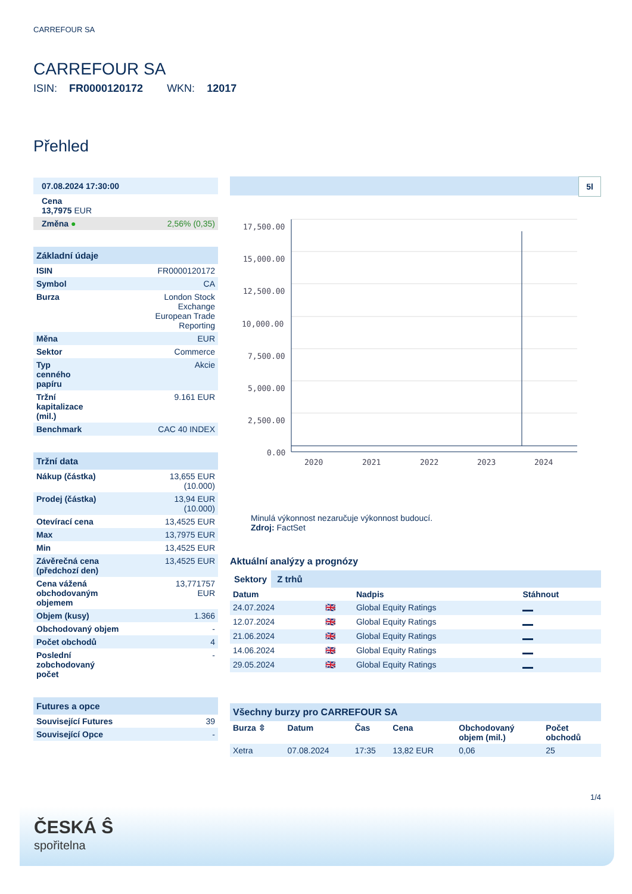CARREFOUR SA
CARREFOUR SA
ISIN: FR0000120172 WKN: 12017
Přehled
| 07.08.2024 17:30:00 | |
| Cena 13,7975 EUR | |
| Změna ● | 2,56% (0,35) |
| Základní údaje | |
| ISIN | FR0000120172 |
| Symbol | CA |
| Burza | London Stock Exchange European Trade Reporting |
| Měna | EUR |
| Sektor | Commerce |
| Typ cenného papíru | Akcie |
| Tržní kapitalizace (mil.) | 9.161 EUR |
| Benchmark | CAC 40 INDEX |
| Tržní data | |
| Nákup (částka) | 13,655 EUR (10.000) |
| Prodej (částka) | 13,94 EUR (10.000) |
| Otevírací cena | 13,4525 EUR |
| Max | 13,7975 EUR |
| Min | 13,4525 EUR |
| Závěrečná cena (předchozí den) | 13,4525 EUR |
| Cena vážená obchodovaným objemem | 13,771757 EUR |
| Objem (kusy) | 1.366 |
| Obchodovaný objem | - |
| Počet obchodů | 4 |
| Poslední zobchodovaný počet | - |
| Futures a opce | |
| Související Futures | 39 |
| Související Opce | - |
5l
17,500.00
15,000.00
12,500.00
10,000.00
7,500.00
5,000.00
2,500.00
0.00
2020
2021
2022
2023
2024
Minulá výkonnost nezaručuje výkonnost budoucí.
Zdroj: FactSet
Aktuální analýzy a prognózy
Sektory Z trhů
| Datum | | Nadpis | Stáhnout |
| --- | --- | --- | --- |
| 24.07.2024 | 🇬🇧 | Global Equity Ratings | |
| 12.07.2024 | 🇬🇧 | Global Equity Ratings | |
| 21.06.2024 | 🇬🇧 | Global Equity Ratings | |
| 14.06.2024 | 🇬🇧 | Global Equity Ratings | |
| 29.05.2024 | 🇬🇧 | Global Equity Ratings | |
Všechny burzy pro CARREFOUR SA
| Burza ⇳ | Datum | Čas | Cena | Obchodovaný objem (mil.) | Počet obchodů |
| --- | --- | --- | --- | --- | --- |
| Xetra | 07.08.2024 | 17:35 | 13,82 EUR | 0,06 | 25 |
1/4
ČESKÁ Ŝ
spořitelna